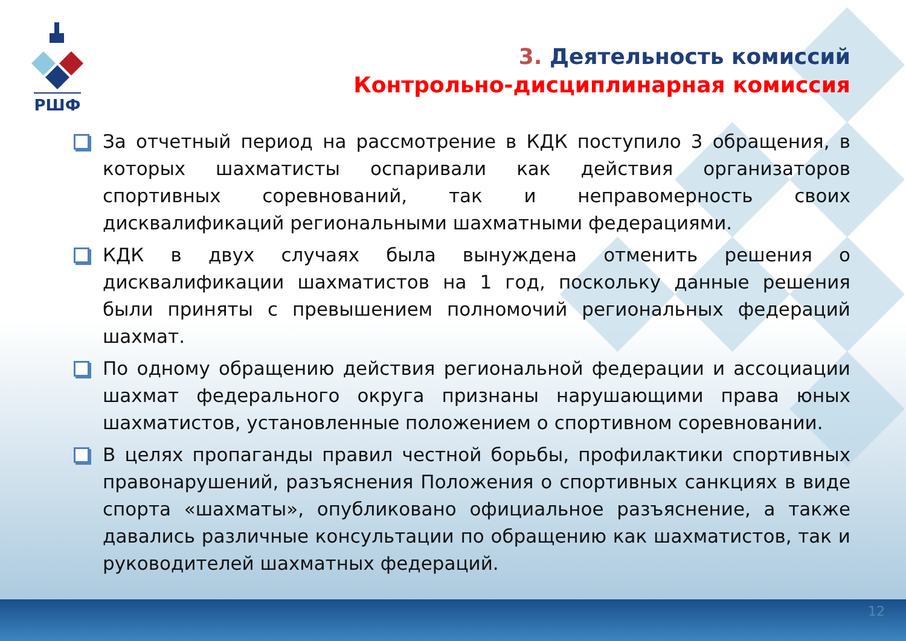РШФ
3. Деятельность комиссий
Контрольно-дисциплинарная комиссия
За отчетный период на рассмотрение в КДК поступило 3 обращения, в которых шахматисты оспаривали как действия организаторов спортивных соревнований, так и неправомерность своих дисквалификаций региональными шахматными федерациями.
КДК в двух случаях была вынуждена отменить решения о дисквалификации шахматистов на 1 год, поскольку данные решения были приняты с превышением полномочий региональных федераций шахмат.
По одному обращению действия региональной федерации и ассоциации шахмат федерального округа признаны нарушающими права юных шахматистов, установленные положением о спортивном соревновании.
В целях пропаганды правил честной борьбы, профилактики спортивных правонарушений, разъяснения Положения о спортивных санкциях в виде спорта «шахматы», опубликовано официальное разъяснение, а также давались различные консультации по обращению как шахматистов, так и руководителей шахматных федераций.
12